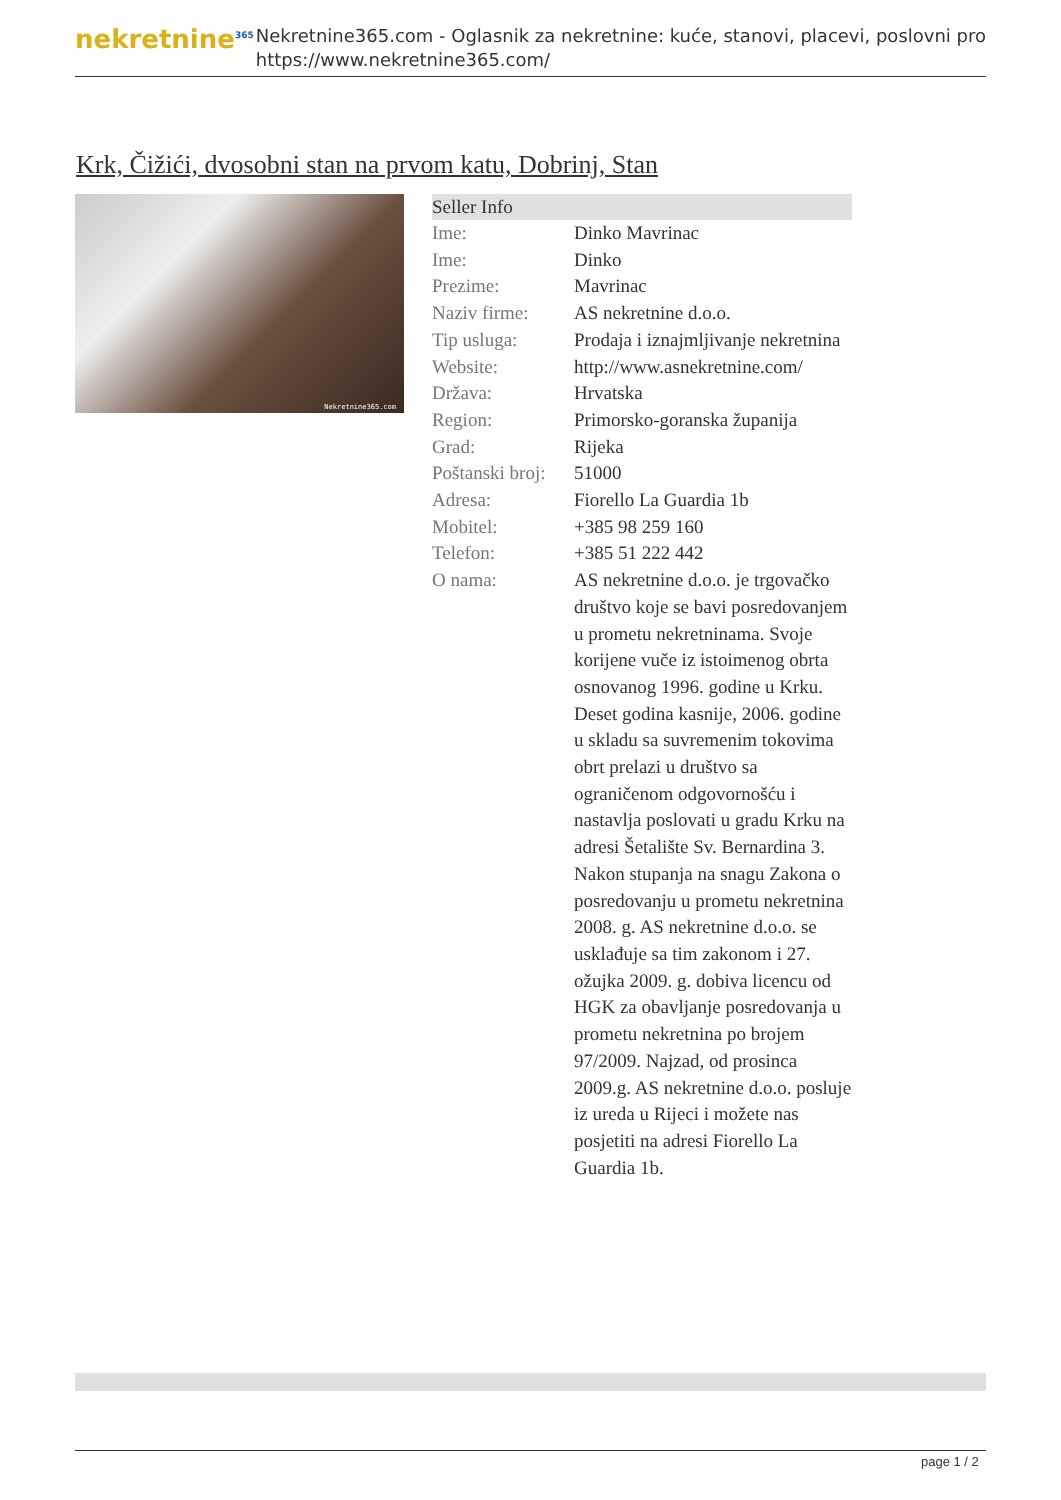nekretnine<sup>365</sup>
Nekretnine365.com - Oglasnik za nekretnine: kuće, stanovi, placevi, poslovni pro
https://www.nekretnine365.com/
Krk, Čižići, dvosobni stan na prvom katu, Dobrinj, Stan
Nekretnine365.com
| Seller Info | |
| --- | --- |
| Ime: | Dinko Mavrinac |
| Ime: | Dinko |
| Prezime: | Mavrinac |
| Naziv firme: | AS nekretnine d.o.o. |
| Tip usluga: | Prodaja i iznajmljivanje nekretnina |
| Website: | http://www.asnekretnine.com/ |
| Država: | Hrvatska |
| Region: | Primorsko-goranska županija |
| Grad: | Rijeka |
| Poštanski broj: | 51000 |
| Adresa: | Fiorello La Guardia 1b |
| Mobitel: | +385 98 259 160 |
| Telefon: | +385 51 222 442 |
| O nama: | AS nekretnine d.o.o. je trgovačko društvo koje se bavi posredovanjem u prometu nekretninama. Svoje korijene vuče iz istoimenog obrta osnovanog 1996. godine u Krku. Deset godina kasnije, 2006. godine u skladu sa suvremenim tokovima obrt prelazi u društvo sa ograničenom odgovornošću i nastavlja poslovati u gradu Krku na adresi Šetalište Sv. Bernardina 3. Nakon stupanja na snagu Zakona o posredovanju u prometu nekretnina 2008. g. AS nekretnine d.o.o. se usklađuje sa tim zakonom i 27. ožujka 2009. g. dobiva licencu od HGK za obavljanje posredovanja u prometu nekretnina po brojem 97/2009. Najzad, od prosinca 2009.g. AS nekretnine d.o.o. posluje iz ureda u Rijeci i možete nas posjetiti na adresi Fiorello La Guardia 1b. |
page 1 / 2